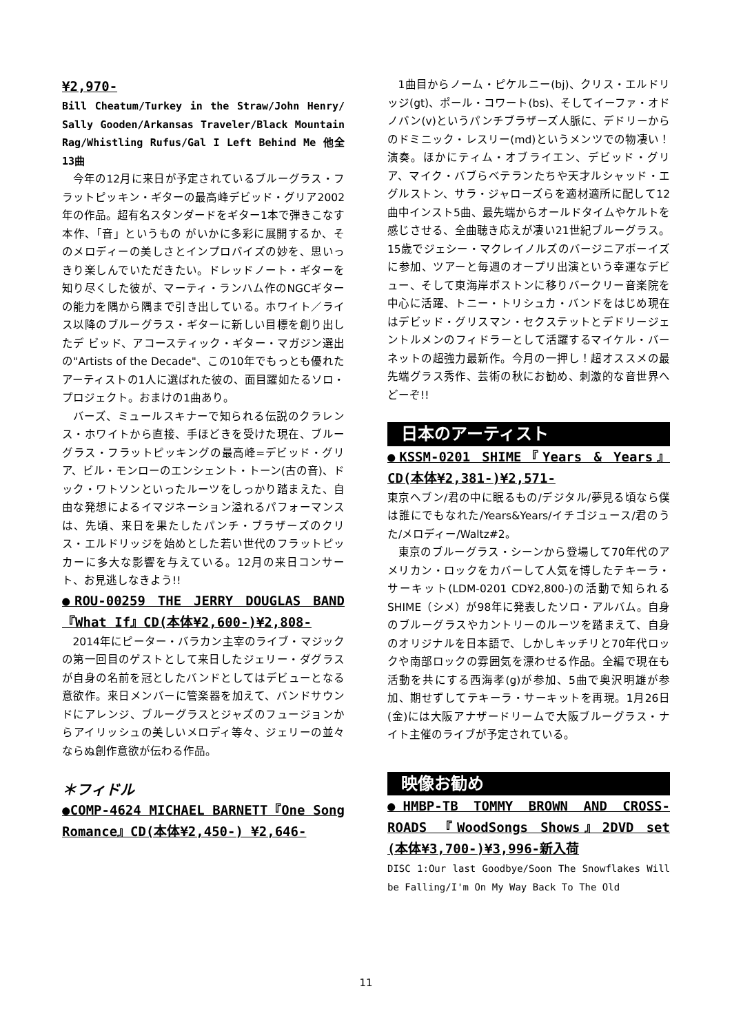¥2,970-
Bill Cheatum/Turkey in the Straw/John Henry/ Sally Gooden/Arkansas Traveler/Black Mountain Rag/Whistling Rufus/Gal I Left Behind Me 他全 13曲
今年の12月に来日が予定されているブルーグラス・フラットピッキン・ギターの最高峰デビッド・グリア2002年の作品。超有名スタンダードをギター1本で弾きこなす本作、「音」というもの がいかに多彩に展開するか、そのメロディーの美しさとインプロバイズの妙を、思いっきり楽しんでいただきたい。ドレッドノート・ギターを知り尽くした彼が、マーティ・ランハム作のNGCギターの能力を隅から隅まで引き出している。ホワイト／ライス以降のブルーグラス・ギターに新しい目標を創り出したデ ビッド、アコースティック・ギター・マガジン選出の"Artists of the Decade"、この10年でもっとも優れたアーティストの1人に選ばれた彼の、面目躍如たるソロ・プロジェクト。おまけの1曲あり。
バーズ、ミュールスキナーで知られる伝説のクラレンス・ホワイトから直接、手ほどきを受けた現在、ブルーグラス・フラットピッキングの最高峰=デビッド・グリア、ビル・モンローのエンシェント・トーン(古の音)、ドック・ワトソンといったルーツをしっかり踏まえた、自由な発想によるイマジネーション溢れるパフォーマンスは、先頃、来日を果たしたパンチ・ブラザーズのクリス・エルドリッジを始めとした若い世代のフラットピッカーに多大な影響を与えている。12月の来日コンサート、お見逃しなきよう!!
●ROU-00259 THE JERRY DOUGLAS BAND『What If』CD(本体¥2,600-)¥2,808-
2014年にピーター・バラカン主宰のライブ・マジックの第一回目のゲストとして来日したジェリー・ダグラスが自身の名前を冠としたバンドとしてはデビューとなる意欲作。来日メンバーに管楽器を加えて、バンドサウンドにアレンジ、ブルーグラスとジャズのフュージョンからアイリッシュの美しいメロディ等々、ジェリーの並々ならぬ創作意欲が伝わる作品。
＊フィドル
●COMP-4624 MICHAEL BARNETT『One Song Romance』CD(本体¥2,450-) ¥2,646-
1曲目からノーム・ピケルニー(bj)、クリス・エルドリッジ(gt)、ポール・コワート(bs)、そしてイーファ・オドノバン(v)というパンチブラザーズ人脈に、デドリーからのドミニック・レスリー(md)というメンツでの物凄い！演奏。ほかにティム・オブライエン、デビッド・グリア、マイク・バブらベテランたちや天才ルシャッド・エグルストン、サラ・ジャローズらを適材適所に配して12曲中インスト5曲、最先端からオールドタイムやケルトを感じさせる、全曲聴き応えが凄い21世紀ブルーグラス。15歳でジェシー・マクレイノルズのバージニアボーイズに参加、ツアーと毎週のオープリ出演という幸運なデビュー、そして東海岸ボストンに移りバークリー音楽院を中心に活躍、トニー・トリシュカ・バンドをはじめ現在はデビッド・グリスマン・セクステットとデドリージェントルメンのフィドラーとして活躍するマイケル・バーネットの超強力最新作。今月の一押し！超オススメの最先端グラス秀作、芸術の秋にお勧め、刺激的な音世界へどーぞ!!
日本のアーティスト
●KSSM-0201 SHIME『Years & Years』CD(本体¥2,381-)¥2,571-
東京ヘブン/君の中に眠るもの/デジタル/夢見る頃なら僕は誰にでもなれた/Years&Years/イチゴジュース/君のうた/メロディー/Waltz#2。
東京のブルーグラス・シーンから登場して70年代のアメリカン・ロックをカバーして人気を博したテキーラ・サーキット(LDM-0201 CD¥2,800-)の活動で知られるSHIME（シメ）が98年に発表したソロ・アルバム。自身のブルーグラスやカントリーのルーツを踏まえて、自身のオリジナルを日本語で、しかしキッチリと70年代ロックや南部ロックの雰囲気を漂わせる作品。全編で現在も活動を共にする西海孝(g)が参加、5曲で奥沢明雄が参加、期せずしてテキーラ・サーキットを再現。1月26日(金)には大阪アナザードリームで大阪ブルーグラス・ナイト主催のライブが予定されている。
映像お勧め
●HMBP-TB TOMMY BROWN AND CROSS-ROADS 『WoodSongs Shows』2DVD set (本体¥3,700-)¥3,996-新入荷
DISC 1:Our last Goodbye/Soon The Snowflakes Will be Falling/I'm On My Way Back To The Old
11